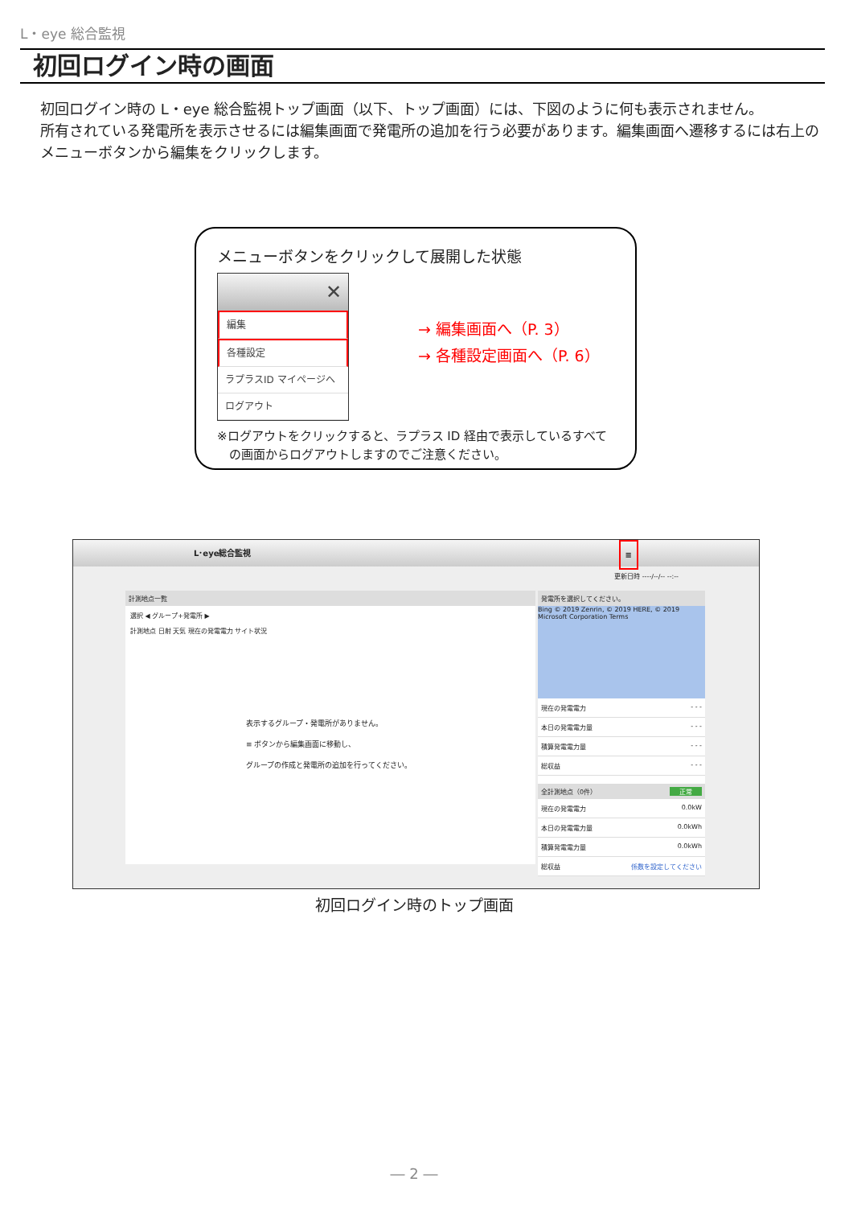L・eye 総合監視
初回ログイン時の画面
初回ログイン時の L・eye 総合監視トップ画面（以下、トップ画面）には、下図のように何も表示されません。
所有されている発電所を表示させるには編集画面で発電所の追加を行う必要があります。編集画面へ遷移するには右上のメニューボタンから編集をクリックします。
メニューボタンをクリックして展開した状態
✕
編集
各種設定
ラプラスID マイページへ
ログアウト
→ 編集画面へ（P. 3）
→ 各種設定画面へ（P. 6）
※ログアウトをクリックすると、ラプラス ID 経由で表示しているすべて
　の画面からログアウトしますのでご注意ください。
L･eye総合監視 ≡
更新日時 ----/--/-- --:--
計測地点一覧
選択 ◀ グループ+発電所 ▶
計測地点 日射 天気 現在の発電電力 サイト状況
表示するグループ・発電所がありません。
≡ ボタンから編集画面に移動し、
グループの作成と発電所の追加を行ってください。
発電所を選択してください。
Bing © 2019 Zenrin, © 2019 HERE, © 2019 Microsoft Corporation Terms
現在の発電電力 - - -
本日の発電電力量 - - -
積算発電電力量 - - -
総収益 - - -
全計測地点（0件） 正常
現在の発電電力 0.0kW
本日の発電電力量 0.0kWh
積算発電電力量 0.0kWh
総収益 係数を設定してください
初回ログイン時のトップ画面
― 2 ―